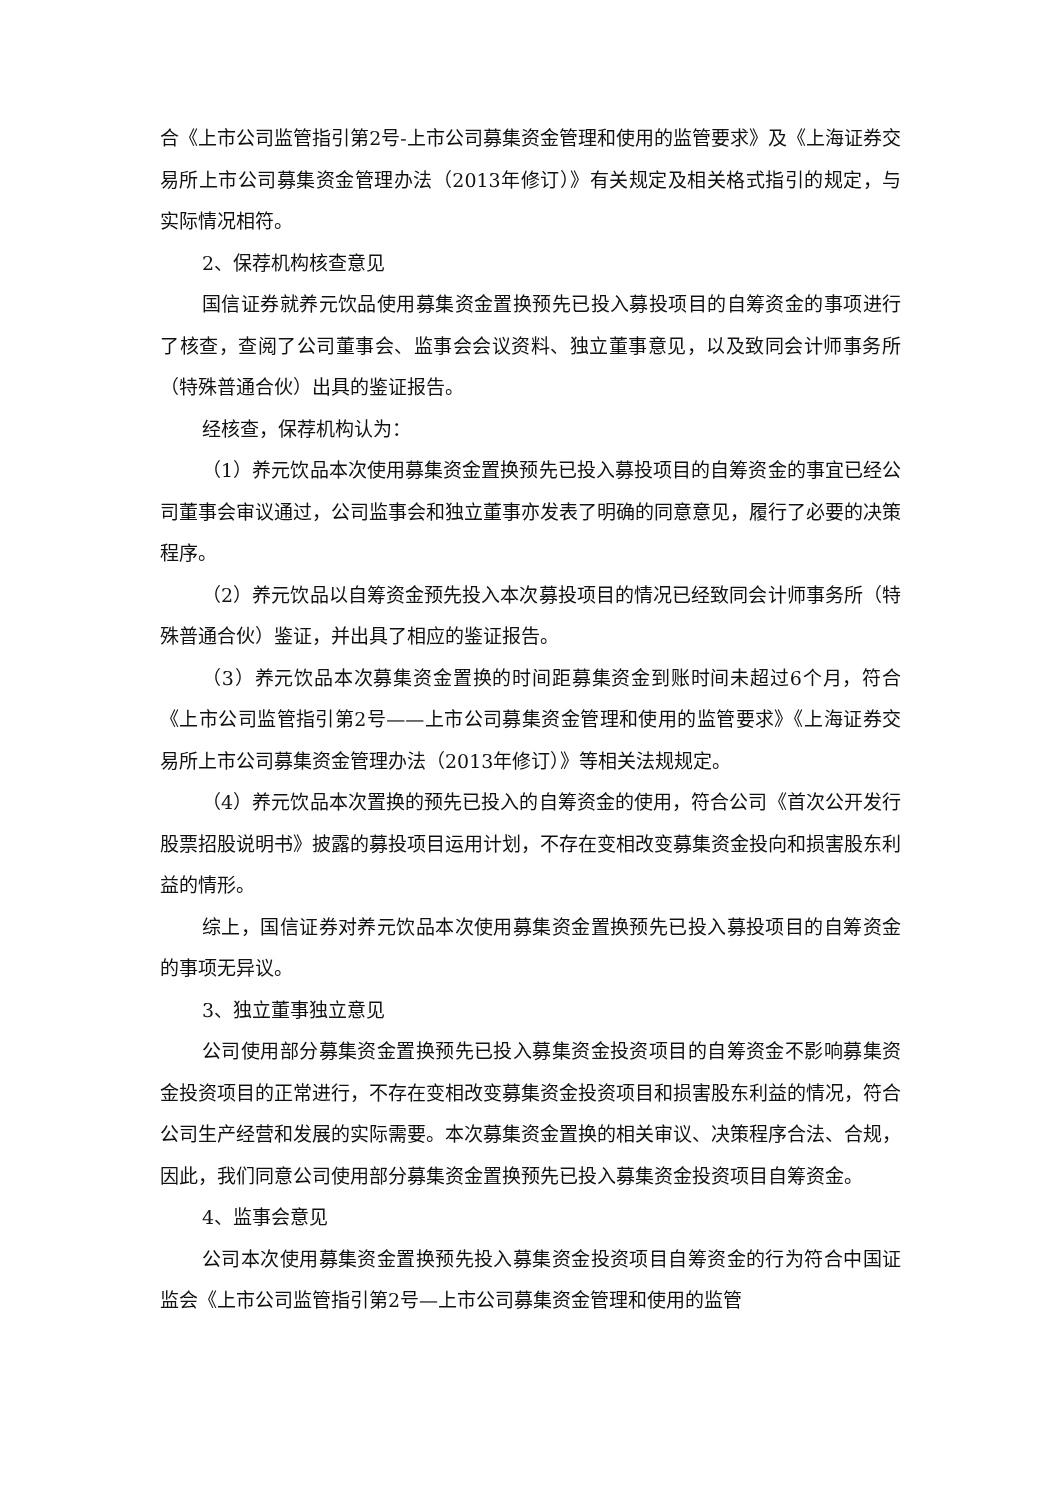合《上市公司监管指引第2号-上市公司募集资金管理和使用的监管要求》及《上海证券交易所上市公司募集资金管理办法（2013年修订）》有关规定及相关格式指引的规定，与实际情况相符。
2、保荐机构核查意见
国信证券就养元饮品使用募集资金置换预先已投入募投项目的自筹资金的事项进行了核查，查阅了公司董事会、监事会会议资料、独立董事意见，以及致同会计师事务所（特殊普通合伙）出具的鉴证报告。
经核查，保荐机构认为：
（1）养元饮品本次使用募集资金置换预先已投入募投项目的自筹资金的事宜已经公司董事会审议通过，公司监事会和独立董事亦发表了明确的同意意见，履行了必要的决策程序。
（2）养元饮品以自筹资金预先投入本次募投项目的情况已经致同会计师事务所（特殊普通合伙）鉴证，并出具了相应的鉴证报告。
（3）养元饮品本次募集资金置换的时间距募集资金到账时间未超过6个月，符合《上市公司监管指引第2号——上市公司募集资金管理和使用的监管要求》《上海证券交易所上市公司募集资金管理办法（2013年修订）》等相关法规规定。
（4）养元饮品本次置换的预先已投入的自筹资金的使用，符合公司《首次公开发行股票招股说明书》披露的募投项目运用计划，不存在变相改变募集资金投向和损害股东利益的情形。
综上，国信证券对养元饮品本次使用募集资金置换预先已投入募投项目的自筹资金的事项无异议。
3、独立董事独立意见
公司使用部分募集资金置换预先已投入募集资金投资项目的自筹资金不影响募集资金投资项目的正常进行，不存在变相改变募集资金投资项目和损害股东利益的情况，符合公司生产经营和发展的实际需要。本次募集资金置换的相关审议、决策程序合法、合规，因此，我们同意公司使用部分募集资金置换预先已投入募集资金投资项目自筹资金。
4、监事会意见
公司本次使用募集资金置换预先投入募集资金投资项目自筹资金的行为符合中国证监会《上市公司监管指引第2号—上市公司募集资金管理和使用的监管